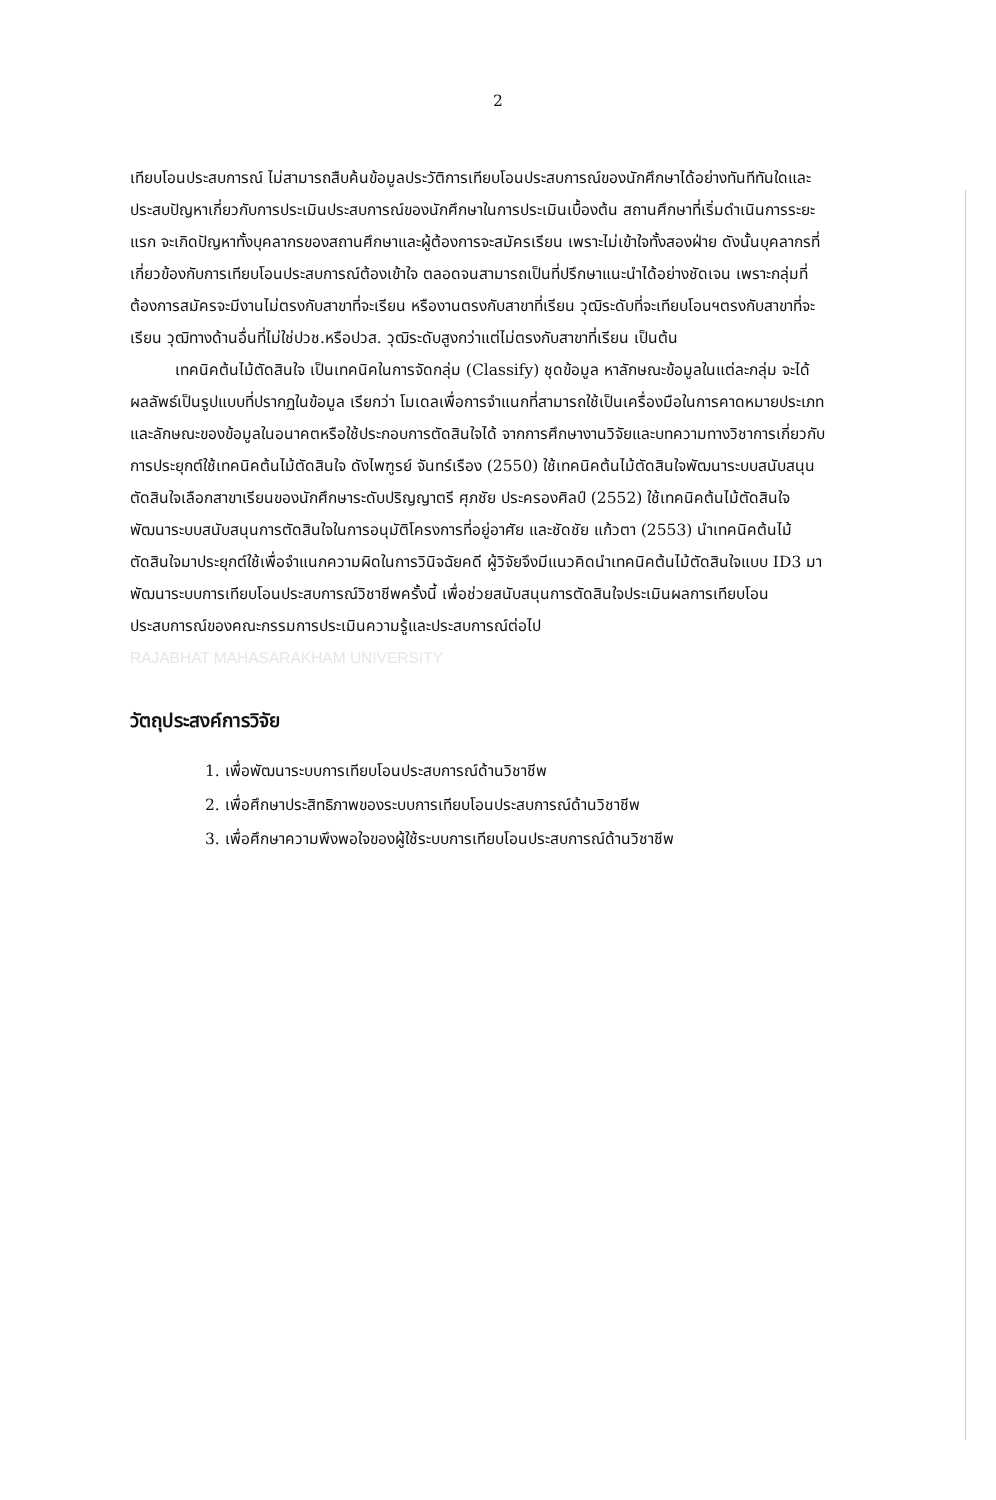2
เทียบโอนประสบการณ์ ไม่สามารถสืบค้นข้อมูลประวัติการเทียบโอนประสบการณ์ของนักศึกษาได้อย่างทันทีทันใดและประสบปัญหาเกี่ยวกับการประเมินประสบการณ์ของนักศึกษาในการประเมินเบื้องต้น สถานศึกษาที่เริ่มดำเนินการระยะแรก จะเกิดปัญหาทั้งบุคลากรของสถานศึกษาและผู้ต้องการจะสมัครเรียน เพราะไม่เข้าใจทั้งสองฝ่าย ดังนั้นบุคลากรที่เกี่ยวข้องกับการเทียบโอนประสบการณ์ต้องเข้าใจ ตลอดจนสามารถเป็นที่ปรึกษาแนะนำได้อย่างชัดเจน เพราะกลุ่มที่ต้องการสมัครจะมีงานไม่ตรงกับสาขาที่จะเรียน หรืองานตรงกับสาขาที่เรียน วุฒิระดับที่จะเทียบโอนฯตรงกับสาขาที่จะเรียน วุฒิทางด้านอื่นที่ไม่ใช่ปวช.หรือปวส. วุฒิระดับสูงกว่าแต่ไม่ตรงกับสาขาที่เรียน เป็นต้น
เทคนิคต้นไม้ตัดสินใจ เป็นเทคนิคในการจัดกลุ่ม (Classify) ชุดข้อมูล หาลักษณะข้อมูลในแต่ละกลุ่ม จะได้ผลลัพธ์เป็นรูปแบบที่ปรากฏในข้อมูล เรียกว่า โมเดลเพื่อการจำแนกที่สามารถใช้เป็นเครื่องมือในการคาดหมายประเภทและลักษณะของข้อมูลในอนาคตหรือใช้ประกอบการตัดสินใจได้ จากการศึกษางานวิจัยและบทความทางวิชาการเกี่ยวกับการประยุกต์ใช้เทคนิคต้นไม้ตัดสินใจ ดังไพฑูรย์ จันทร์เรือง (2550) ใช้เทคนิคต้นไม้ตัดสินใจพัฒนาระบบสนับสนุนตัดสินใจเลือกสาขาเรียนของนักศึกษาระดับปริญญาตรี ศุภชัย ประครองศิลป์ (2552) ใช้เทคนิคต้นไม้ตัดสินใจพัฒนาระบบสนับสนุนการตัดสินใจในการอนุมัติโครงการที่อยู่อาศัย และชัดชัย แก้วตา (2553) นำเทคนิคต้นไม้ตัดสินใจมาประยุกต์ใช้เพื่อจำแนกความผิดในการวินิจฉัยคดี ผู้วิจัยจึงมีแนวคิดนำเทคนิคต้นไม้ตัดสินใจแบบ ID3 มาพัฒนาระบบการเทียบโอนประสบการณ์วิชาชีพครั้งนี้ เพื่อช่วยสนับสนุนการตัดสินใจประเมินผลการเทียบโอนประสบการณ์ของคณะกรรมการประเมินความรู้และประสบการณ์ต่อไป
RAJABHAT MAHASARAKHAM UNIVERSITY
วัตถุประสงค์การวิจัย
1. เพื่อพัฒนาระบบการเทียบโอนประสบการณ์ด้านวิชาชีพ
2. เพื่อศึกษาประสิทธิภาพของระบบการเทียบโอนประสบการณ์ด้านวิชาชีพ
3. เพื่อศึกษาความพึงพอใจของผู้ใช้ระบบการเทียบโอนประสบการณ์ด้านวิชาชีพ